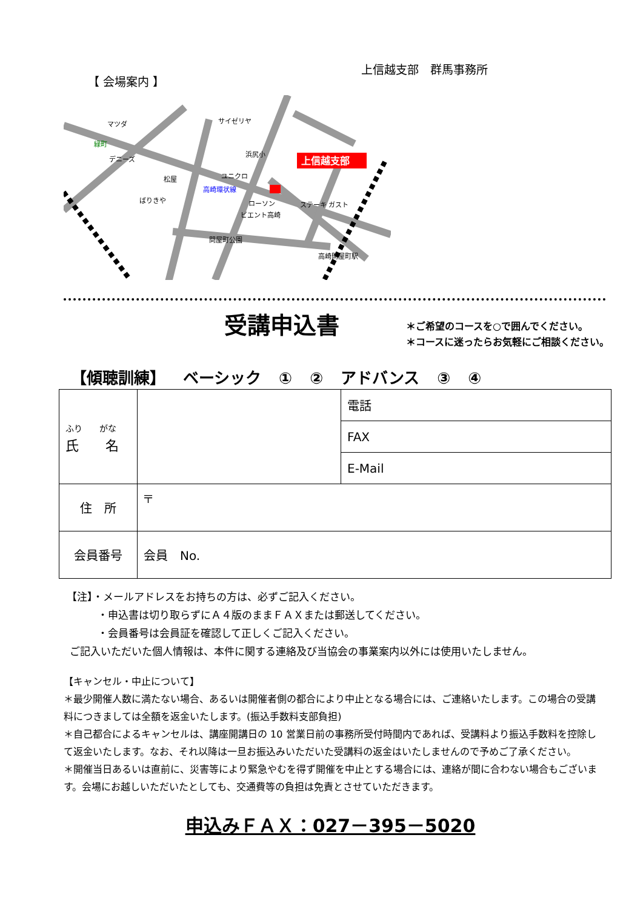【 会場案内 】
上信越支部　群馬事務所
上信越支部
マツダ
サイゼリヤ
緑町
デニーズ
浜尻小
ユニクロ
松屋
ばりきや
ローソン
ステーキ ガスト
ビエント高崎
問屋町公園
高崎環状線
高崎問屋町駅
受講申込書
＊ご希望のコースを○で囲んでください。
＊コースに迷ったらお気軽にご相談ください。
【傾聴訓練】 ベーシック ① ② アドバンス ③ ④
| ふり がな 氏 名 | | 電話 |
| | | FAX |
| | | E-Mail |
| 住 所 | 〒 | |
| 会員番号 | 会員 No. | |
【注】・メールアドレスをお持ちの方は、必ずご記入ください。
　　　・申込書は切り取らずにＡ４版のままＦＡＸまたは郵送してください。
　　　・会員番号は会員証を確認して正しくご記入ください。
ご記入いただいた個人情報は、本件に関する連絡及び当協会の事業案内以外には使用いたしません。
【キャンセル・中止について】
＊最少開催人数に満たない場合、あるいは開催者側の都合により中止となる場合には、ご連絡いたします。この場合の受講料につきましては全額を返金いたします。(振込手数料支部負担)
＊自己都合によるキャンセルは、講座開講日の 10 営業日前の事務所受付時間内であれば、受講料より振込手数料を控除して返金いたします。なお、それ以降は一旦お振込みいただいた受講料の返金はいたしませんので予めご了承ください。
＊開催当日あるいは直前に、災害等により緊急やむを得ず開催を中止とする場合には、連絡が間に合わない場合もございます。会場にお越しいただいたとしても、交通費等の負担は免責とさせていただきます。
申込みＦＡＸ：027－395－5020